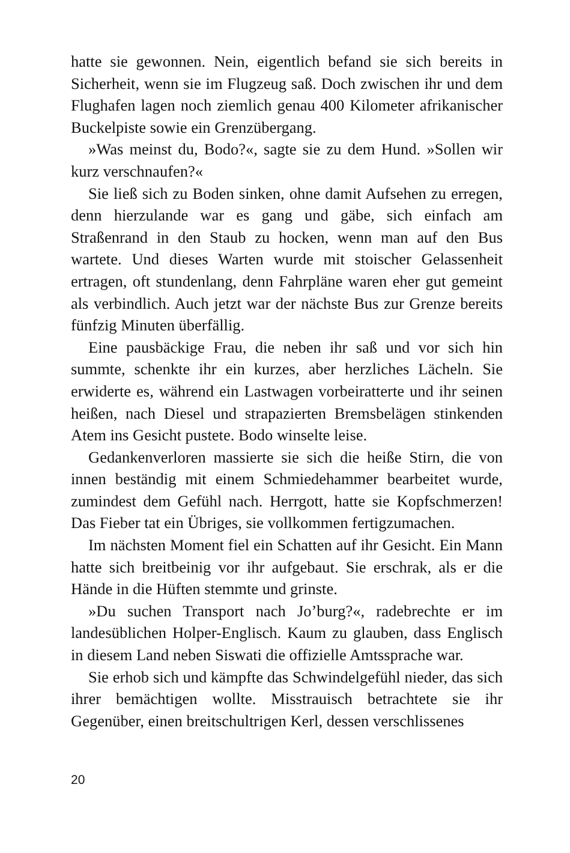hatte sie gewonnen. Nein, eigentlich befand sie sich bereits in Sicherheit, wenn sie im Flugzeug saß. Doch zwischen ihr und dem Flughafen lagen noch ziemlich genau 400 Kilometer afrikanischer Buckelpiste sowie ein Grenzübergang.
»Was meinst du, Bodo?«, sagte sie zu dem Hund. »Sollen wir kurz verschnaufen?«
Sie ließ sich zu Boden sinken, ohne damit Aufsehen zu erregen, denn hierzulande war es gang und gäbe, sich einfach am Straßenrand in den Staub zu hocken, wenn man auf den Bus wartete. Und dieses Warten wurde mit stoischer Gelassenheit ertragen, oft stundenlang, denn Fahrpläne waren eher gut gemeint als verbindlich. Auch jetzt war der nächste Bus zur Grenze bereits fünfzig Minuten überfällig.
Eine pausbäckige Frau, die neben ihr saß und vor sich hin summte, schenkte ihr ein kurzes, aber herzliches Lächeln. Sie erwiderte es, während ein Lastwagen vorbeiratterte und ihr seinen heißen, nach Diesel und strapazierten Bremsbelägen stinkenden Atem ins Gesicht pustete. Bodo winselte leise.
Gedankenverloren massierte sie sich die heiße Stirn, die von innen beständig mit einem Schmiedehammer bearbeitet wurde, zumindest dem Gefühl nach. Herrgott, hatte sie Kopfschmerzen! Das Fieber tat ein Übriges, sie vollkommen fertigzumachen.
Im nächsten Moment fiel ein Schatten auf ihr Gesicht. Ein Mann hatte sich breitbeinig vor ihr aufgebaut. Sie erschrak, als er die Hände in die Hüften stemmte und grinste.
»Du suchen Transport nach Jo’burg?«, radebrechte er im landesüblichen Holper-Englisch. Kaum zu glauben, dass Englisch in diesem Land neben Siswati die offizielle Amtssprache war.
Sie erhob sich und kämpfte das Schwindelgefühl nieder, das sich ihrer bemächtigen wollte. Misstrauisch betrachtete sie ihr Gegenüber, einen breitschultrigen Kerl, dessen verschlissenes
20